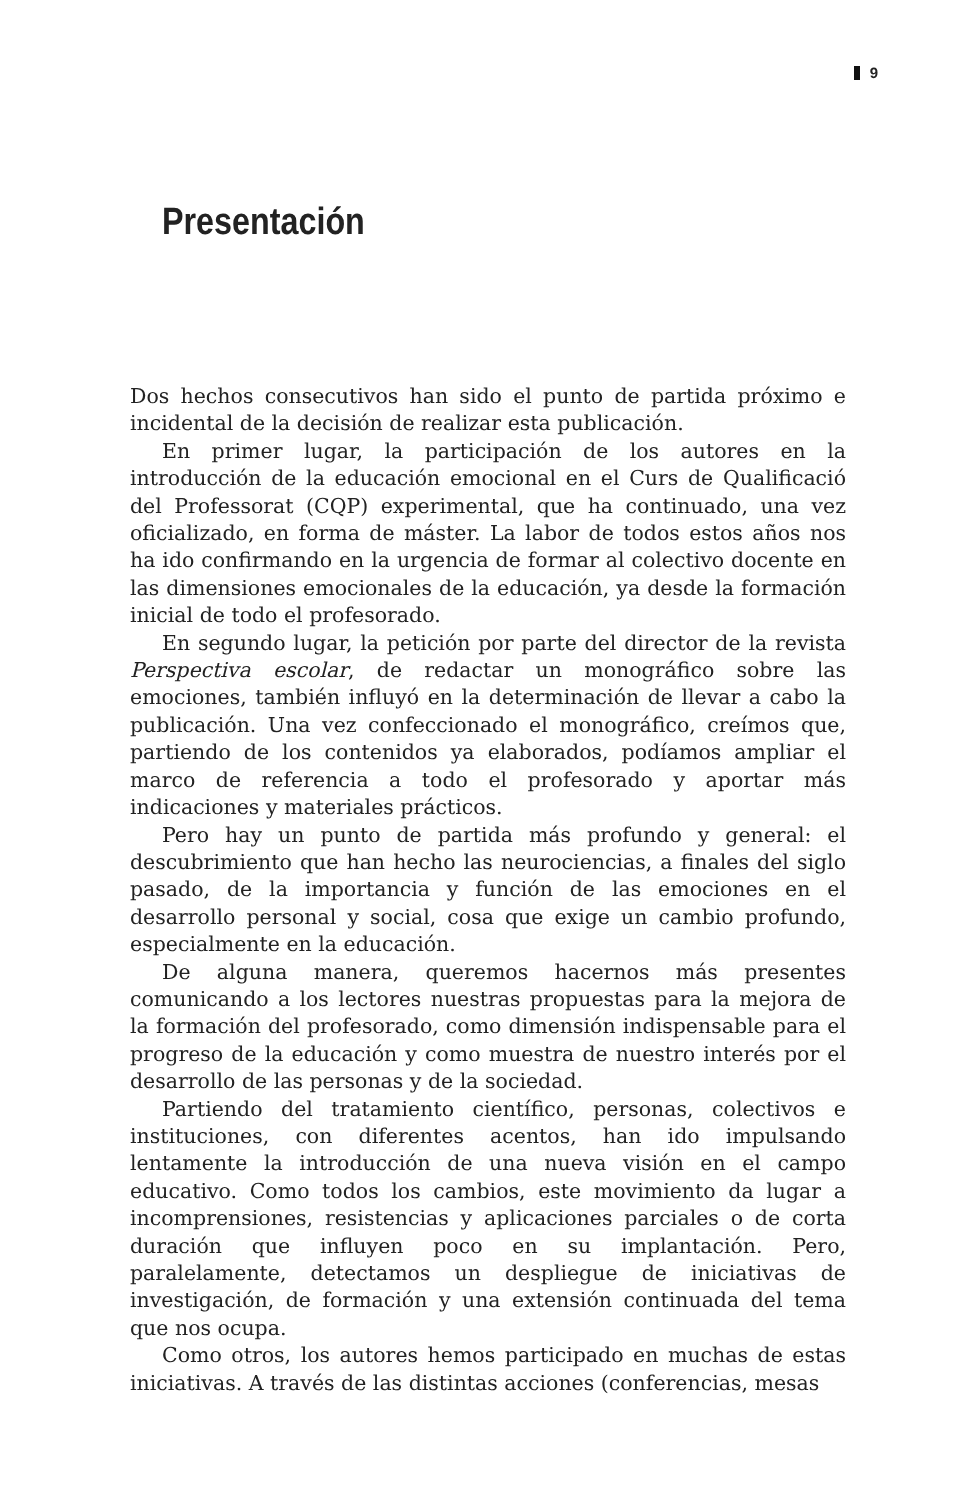9
Presentación
Dos hechos consecutivos han sido el punto de partida próximo e incidental de la decisión de realizar esta publicación.
En primer lugar, la participación de los autores en la introducción de la educación emocional en el Curs de Qualificació del Professorat (CQP) experimental, que ha continuado, una vez oficializado, en forma de máster. La labor de todos estos años nos ha ido confirmando en la urgencia de formar al colectivo docente en las dimensiones emocionales de la educación, ya desde la formación inicial de todo el profesorado.
En segundo lugar, la petición por parte del director de la revista Perspectiva escolar, de redactar un monográfico sobre las emociones, también influyó en la determinación de llevar a cabo la publicación. Una vez confeccionado el monográfico, creímos que, partiendo de los contenidos ya elaborados, podíamos ampliar el marco de referencia a todo el profesorado y aportar más indicaciones y materiales prácticos.
Pero hay un punto de partida más profundo y general: el descubrimiento que han hecho las neurociencias, a finales del siglo pasado, de la importancia y función de las emociones en el desarrollo personal y social, cosa que exige un cambio profundo, especialmente en la educación.
De alguna manera, queremos hacernos más presentes comunicando a los lectores nuestras propuestas para la mejora de la formación del profesorado, como dimensión indispensable para el progreso de la educación y como muestra de nuestro interés por el desarrollo de las personas y de la sociedad.
Partiendo del tratamiento científico, personas, colectivos e instituciones, con diferentes acentos, han ido impulsando lentamente la introducción de una nueva visión en el campo educativo. Como todos los cambios, este movimiento da lugar a incomprensiones, resistencias y aplicaciones parciales o de corta duración que influyen poco en su implantación. Pero, paralelamente, detectamos un despliegue de iniciativas de investigación, de formación y una extensión continuada del tema que nos ocupa.
Como otros, los autores hemos participado en muchas de estas iniciativas. A través de las distintas acciones (conferencias, mesas